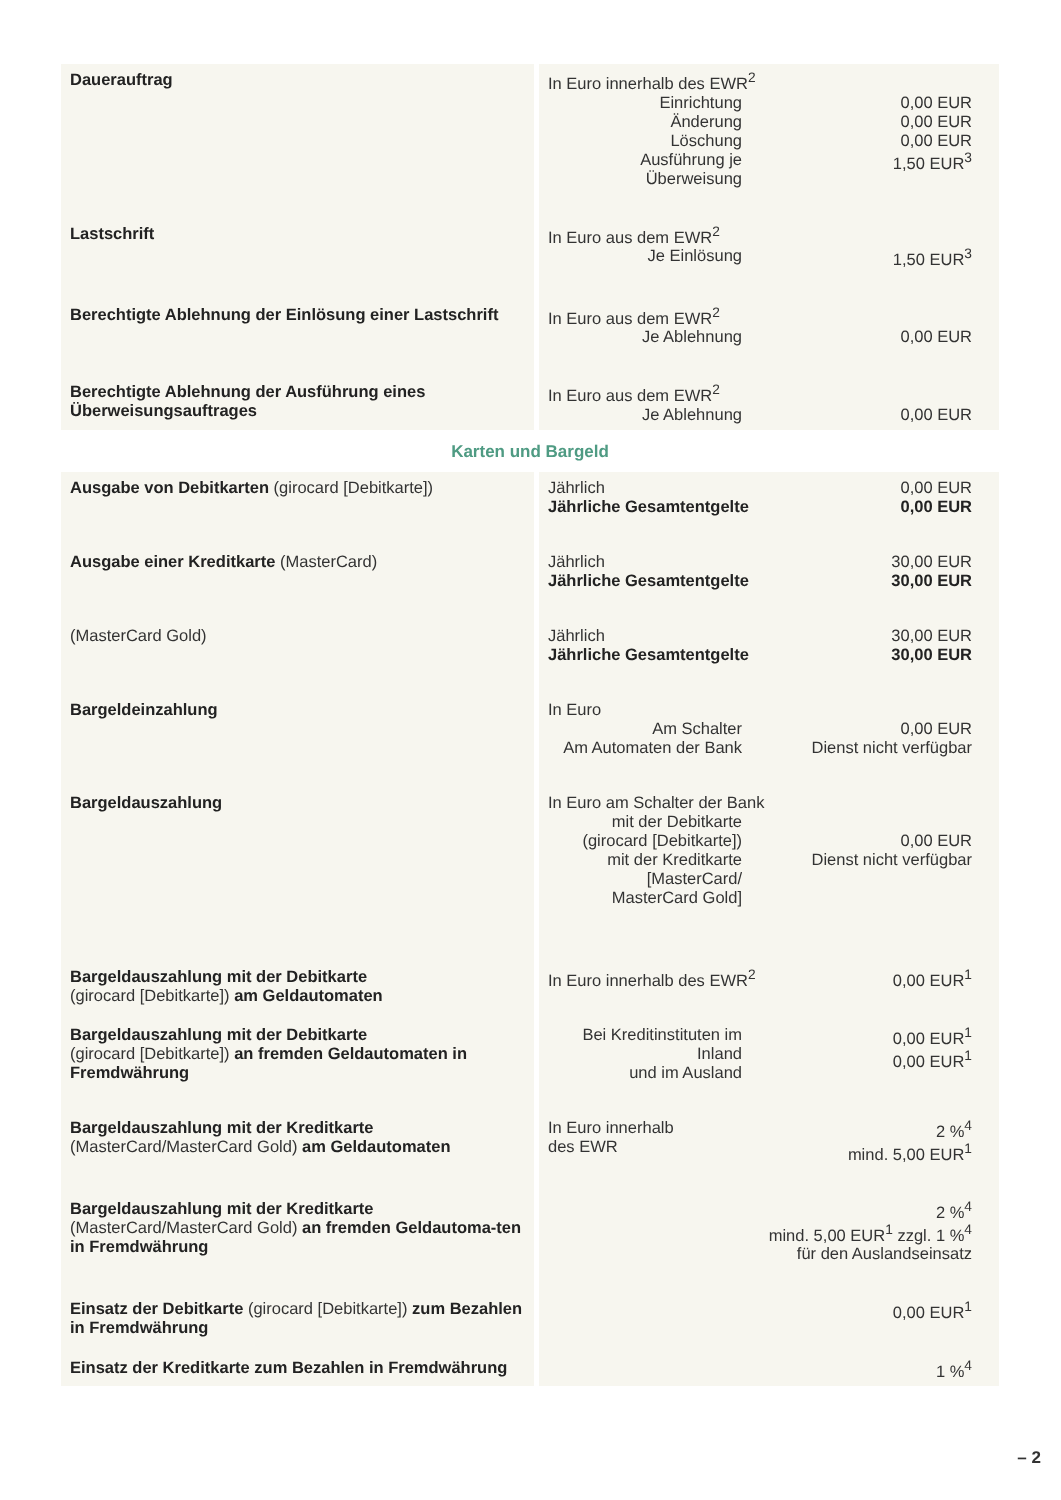| Dauerauftrag | In Euro innerhalb des EWR<sup>2</sup> Einrichtung 0,00 EUR Änderung 0,00 EUR Löschung 0,00 EUR Ausführung je Überweisung 1,50 EUR<sup>3</sup> |
| Lastschrift | In Euro aus dem EWR<sup>2</sup> Je Einlösung 1,50 EUR<sup>3</sup> |
| Berechtigte Ablehnung der Einlösung einer Lastschrift | In Euro aus dem EWR<sup>2</sup> Je Ablehnung 0,00 EUR |
| Berechtigte Ablehnung der Ausführung eines Überweisungsauftrages | In Euro aus dem EWR<sup>2</sup> Je Ablehnung 0,00 EUR |
Karten und Bargeld
| Ausgabe von Debitkarten (girocard [Debitkarte]) | Jährlich 0,00 EUR Jährliche Gesamtentgelte 0,00 EUR |
| Ausgabe einer Kreditkarte (MasterCard) | Jährlich 30,00 EUR Jährliche Gesamtentgelte 30,00 EUR |
| (MasterCard Gold) | Jährlich 30,00 EUR Jährliche Gesamtentgelte 30,00 EUR |
| Bargeldeinzahlung | In Euro Am Schalter 0,00 EUR Am Automaten der Bank Dienst nicht verfügbar |
| Bargeldauszahlung | In Euro am Schalter der Bank mit der Debitkarte (girocard [Debitkarte]) 0,00 EUR mit der Kreditkarte [MasterCard/ MasterCard Gold] Dienst nicht verfügbar |
| Bargeldauszahlung mit der Debitkarte (girocard [Debitkarte]) am Geldautomaten | In Euro innerhalb des EWR<sup>2</sup> 0,00 EUR<sup>1</sup> |
| Bargeldauszahlung mit der Debitkarte (girocard [Debitkarte]) an fremden Geldautomaten in Fremdwährung | Bei Kreditinstituten im Inland und im Ausland 0,00 EUR<sup>1</sup> 0,00 EUR<sup>1</sup> |
| Bargeldauszahlung mit der Kreditkarte (MasterCard/MasterCard Gold) am Geldautomaten | In Euro innerhalb des EWR 2 %<sup>4</sup> mind. 5,00 EUR<sup>1</sup> |
| Bargeldauszahlung mit der Kreditkarte (MasterCard/MasterCard Gold) an fremden Geldautoma-ten in Fremdwährung | 2 %<sup>4</sup> mind. 5,00 EUR<sup>1</sup> zzgl. 1 %<sup>4</sup> für den Auslandseinsatz |
| Einsatz der Debitkarte (girocard [Debitkarte]) zum Bezahlen in Fremdwährung | 0,00 EUR<sup>1</sup> |
| Einsatz der Kreditkarte zum Bezahlen in Fremdwährung | 1 %<sup>4</sup> |
– 2